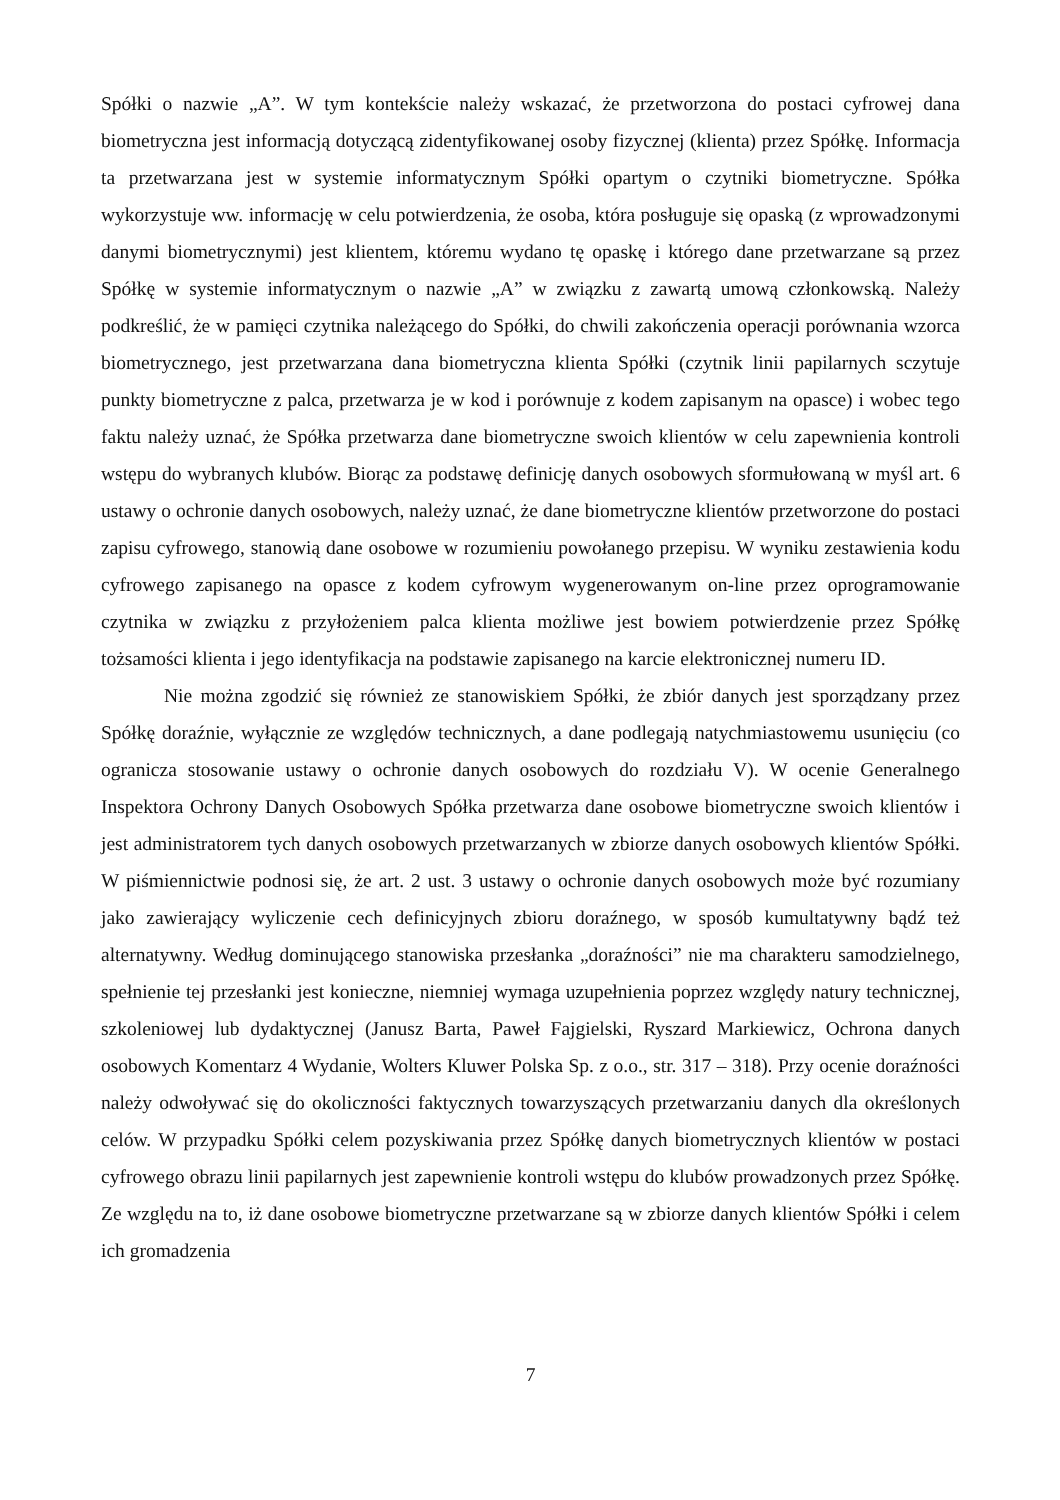Spółki o nazwie „A”. W tym kontekście należy wskazać, że przetworzona do postaci cyfrowej dana biometryczna jest informacją dotyczącą zidentyfikowanej osoby fizycznej (klienta) przez Spółkę. Informacja ta przetwarzana jest w systemie informatycznym Spółki opartym o czytniki biometryczne. Spółka wykorzystuje ww. informację w celu potwierdzenia, że osoba, która posługuje się opaską (z wprowadzonymi danymi biometrycznymi) jest klientem, któremu wydano tę opaskę i którego dane przetwarzane są przez Spółkę w systemie informatycznym o nazwie „A” w związku z zawartą umową członkowską. Należy podkreślić, że w pamięci czytnika należącego do Spółki, do chwili zakończenia operacji porównania wzorca biometrycznego, jest przetwarzana dana biometryczna klienta Spółki (czytnik linii papilarnych sczytuje punkty biometryczne z palca, przetwarza je w kod i porównuje z kodem zapisanym na opasce) i wobec tego faktu należy uznać, że Spółka przetwarza dane biometryczne swoich klientów w celu zapewnienia kontroli wstępu do wybranych klubów. Biorąc za podstawę definicję danych osobowych sformułowaną w myśl art. 6 ustawy o ochronie danych osobowych, należy uznać, że dane biometryczne klientów przetworzone do postaci zapisu cyfrowego, stanowią dane osobowe w rozumieniu powołanego przepisu. W wyniku zestawienia kodu cyfrowego zapisanego na opasce z kodem cyfrowym wygenerowanym on-line przez oprogramowanie czytnika w związku z przyłożeniem palca klienta możliwe jest bowiem potwierdzenie przez Spółkę tożsamości klienta i jego identyfikacja na podstawie zapisanego na karcie elektronicznej numeru ID.
Nie można zgodzić się również ze stanowiskiem Spółki, że zbiór danych jest sporządzany przez Spółkę doraźnie, wyłącznie ze względów technicznych, a dane podlegają natychmiastowemu usunięciu (co ogranicza stosowanie ustawy o ochronie danych osobowych do rozdziału V). W ocenie Generalnego Inspektora Ochrony Danych Osobowych Spółka przetwarza dane osobowe biometryczne swoich klientów i jest administratorem tych danych osobowych przetwarzanych w zbiorze danych osobowych klientów Spółki. W piśmiennictwie podnosi się, że art. 2 ust. 3 ustawy o ochronie danych osobowych może być rozumiany jako zawierający wyliczenie cech definicyjnych zbioru doraźnego, w sposób kumultatywny bądź też alternatywny. Według dominującego stanowiska przesłanka „doraźności” nie ma charakteru samodzielnego, spełnienie tej przesłanki jest konieczne, niemniej wymaga uzupełnienia poprzez względy natury technicznej, szkoleniowej lub dydaktycznej (Janusz Barta, Paweł Fajgielski, Ryszard Markiewicz, Ochrona danych osobowych Komentarz 4 Wydanie, Wolters Kluwer Polska Sp. z o.o., str. 317 – 318). Przy ocenie doraźności należy odwoływać się do okoliczności faktycznych towarzyszących przetwarzaniu danych dla określonych celów. W przypadku Spółki celem pozyskiwania przez Spółkę danych biometrycznych klientów w postaci cyfrowego obrazu linii papilarnych jest zapewnienie kontroli wstępu do klubów prowadzonych przez Spółkę. Ze względu na to, iż dane osobowe biometryczne przetwarzane są w zbiorze danych klientów Spółki i celem ich gromadzenia
7